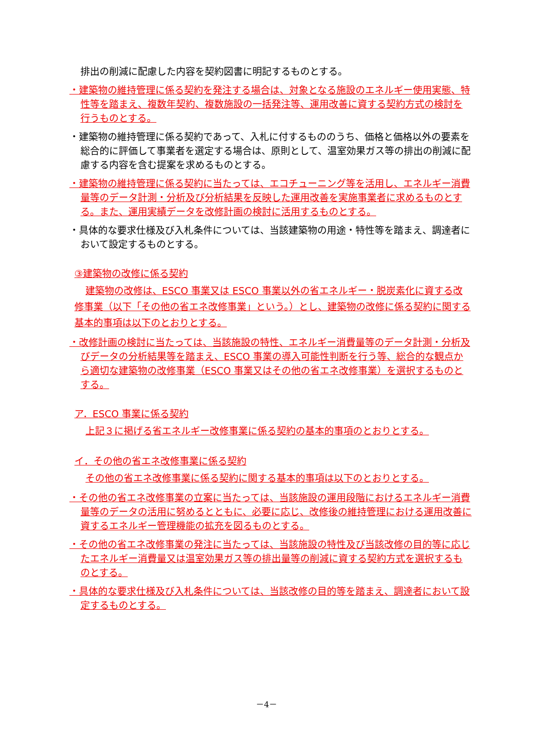排出の削減に配慮した内容を契約図書に明記するものとする。
・建築物の維持管理に係る契約を発注する場合は、対象となる施設のエネルギー使用実態、特性等を踏まえ、複数年契約、複数施設の一括発注等、運用改善に資する契約方式の検討を行うものとする。
・建築物の維持管理に係る契約であって、入札に付するもののうち、価格と価格以外の要素を総合的に評価して事業者を選定する場合は、原則として、温室効果ガス等の排出の削減に配慮する内容を含む提案を求めるものとする。
・建築物の維持管理に係る契約に当たっては、エコチューニング等を活用し、エネルギー消費量等のデータ計測・分析及び分析結果を反映した運用改善を実施事業者に求めるものとする。また、運用実績データを改修計画の検討に活用するものとする。
・具体的な要求仕様及び入札条件については、当該建築物の用途・特性等を踏まえ、調達者において設定するものとする。
③建築物の改修に係る契約
建築物の改修は、ESCO 事業又は ESCO 事業以外の省エネルギー・脱炭素化に資する改修事業（以下「その他の省エネ改修事業」という。）とし、建築物の改修に係る契約に関する基本的事項は以下のとおりとする。
・改修計画の検討に当たっては、当該施設の特性、エネルギー消費量等のデータ計測・分析及びデータの分析結果等を踏まえ、ESCO 事業の導入可能性判断を行う等、総合的な観点から適切な建築物の改修事業（ESCO 事業又はその他の省エネ改修事業）を選択するものとする。
ア．ESCO 事業に係る契約
上記３に掲げる省エネルギー改修事業に係る契約の基本的事項のとおりとする。
イ．その他の省エネ改修事業に係る契約
その他の省エネ改修事業に係る契約に関する基本的事項は以下のとおりとする。
・その他の省エネ改修事業の立案に当たっては、当該施設の運用段階におけるエネルギー消費量等のデータの活用に努めるとともに、必要に応じ、改修後の維持管理における運用改善に資するエネルギー管理機能の拡充を図るものとする。
・その他の省エネ改修事業の発注に当たっては、当該施設の特性及び当該改修の目的等に応じたエネルギー消費量又は温室効果ガス等の排出量等の削減に資する契約方式を選択するものとする。
・具体的な要求仕様及び入札条件については、当該改修の目的等を踏まえ、調達者において設定するものとする。
－4－